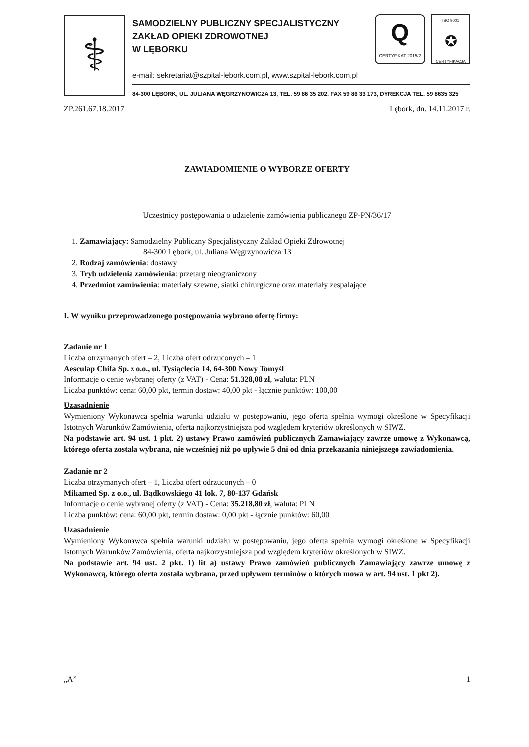⚕
SAMODZIELNY PUBLICZNY SPECJALISTYCZNY
ZAKŁAD OPIEKI ZDROWOTNEJ
W LĘBORKU
e-mail: sekretariat@szpital-lebork.com.pl, www.szpital-lebork.com.pl
84-300 LĘBORK, UL. JULIANA WĘGRZYNOWICZA 13, TEL. 59 86 35 202, FAX 59 86 33 173, DYREKCJA TEL. 59 8635 325
Q
CERTYFIKAT 2015/2
ISO 9001
✪
CERTYFIKACJA
ZP.261.67.18.2017 Lębork, dn. 14.11.2017 r.
ZAWIADOMIENIE O WYBORZE OFERTY
Uczestnicy postępowania o udzielenie zamówienia publicznego ZP-PN/36/17
1. Zamawiający: Samodzielny Publiczny Specjalistyczny Zakład Opieki Zdrowotnej
84-300 Lębork, ul. Juliana Węgrzynowicza 13
2. Rodzaj zamówienia: dostawy
3. Tryb udzielenia zamówienia: przetarg nieograniczony
4. Przedmiot zamówienia: materiały szewne, siatki chirurgiczne oraz materiały zespalające
I. W wyniku przeprowadzonego postępowania wybrano ofertę firmy:
Zadanie nr 1
Liczba otrzymanych ofert – 2, Liczba ofert odrzuconych – 1
Aesculap Chifa Sp. z o.o., ul. Tysiąclecia 14, 64-300 Nowy Tomyśl
Informacje o cenie wybranej oferty (z VAT) - Cena: 51.328,08 zł, waluta: PLN
Liczba punktów: cena: 60,00 pkt, termin dostaw: 40,00 pkt - łącznie punktów: 100,00
Uzasadnienie
Wymieniony Wykonawca spełnia warunki udziału w postępowaniu, jego oferta spełnia wymogi określone w Specyfikacji Istotnych Warunków Zamówienia, oferta najkorzystniejsza pod względem kryteriów określonych w SIWZ.
Na podstawie art. 94 ust. 1 pkt. 2) ustawy Prawo zamówień publicznych Zamawiający zawrze umowę z Wykonawcą, którego oferta została wybrana, nie wcześniej niż po upływie 5 dni od dnia przekazania niniejszego zawiadomienia.
Zadanie nr 2
Liczba otrzymanych ofert – 1, Liczba ofert odrzuconych – 0
Mikamed Sp. z o.o., ul. Bądkowskiego 41 lok. 7, 80-137 Gdańsk
Informacje o cenie wybranej oferty (z VAT) - Cena: 35.218,80 zł, waluta: PLN
Liczba punktów: cena: 60,00 pkt, termin dostaw: 0,00 pkt - łącznie punktów: 60,00
Uzasadnienie
Wymieniony Wykonawca spełnia warunki udziału w postępowaniu, jego oferta spełnia wymogi określone w Specyfikacji Istotnych Warunków Zamówienia, oferta najkorzystniejsza pod względem kryteriów określonych w SIWZ.
Na podstawie art. 94 ust. 2 pkt. 1) lit a) ustawy Prawo zamówień publicznych Zamawiający zawrze umowę z Wykonawcą, którego oferta została wybrana, przed upływem terminów o których mowa w art. 94 ust. 1 pkt 2).
„A” 1